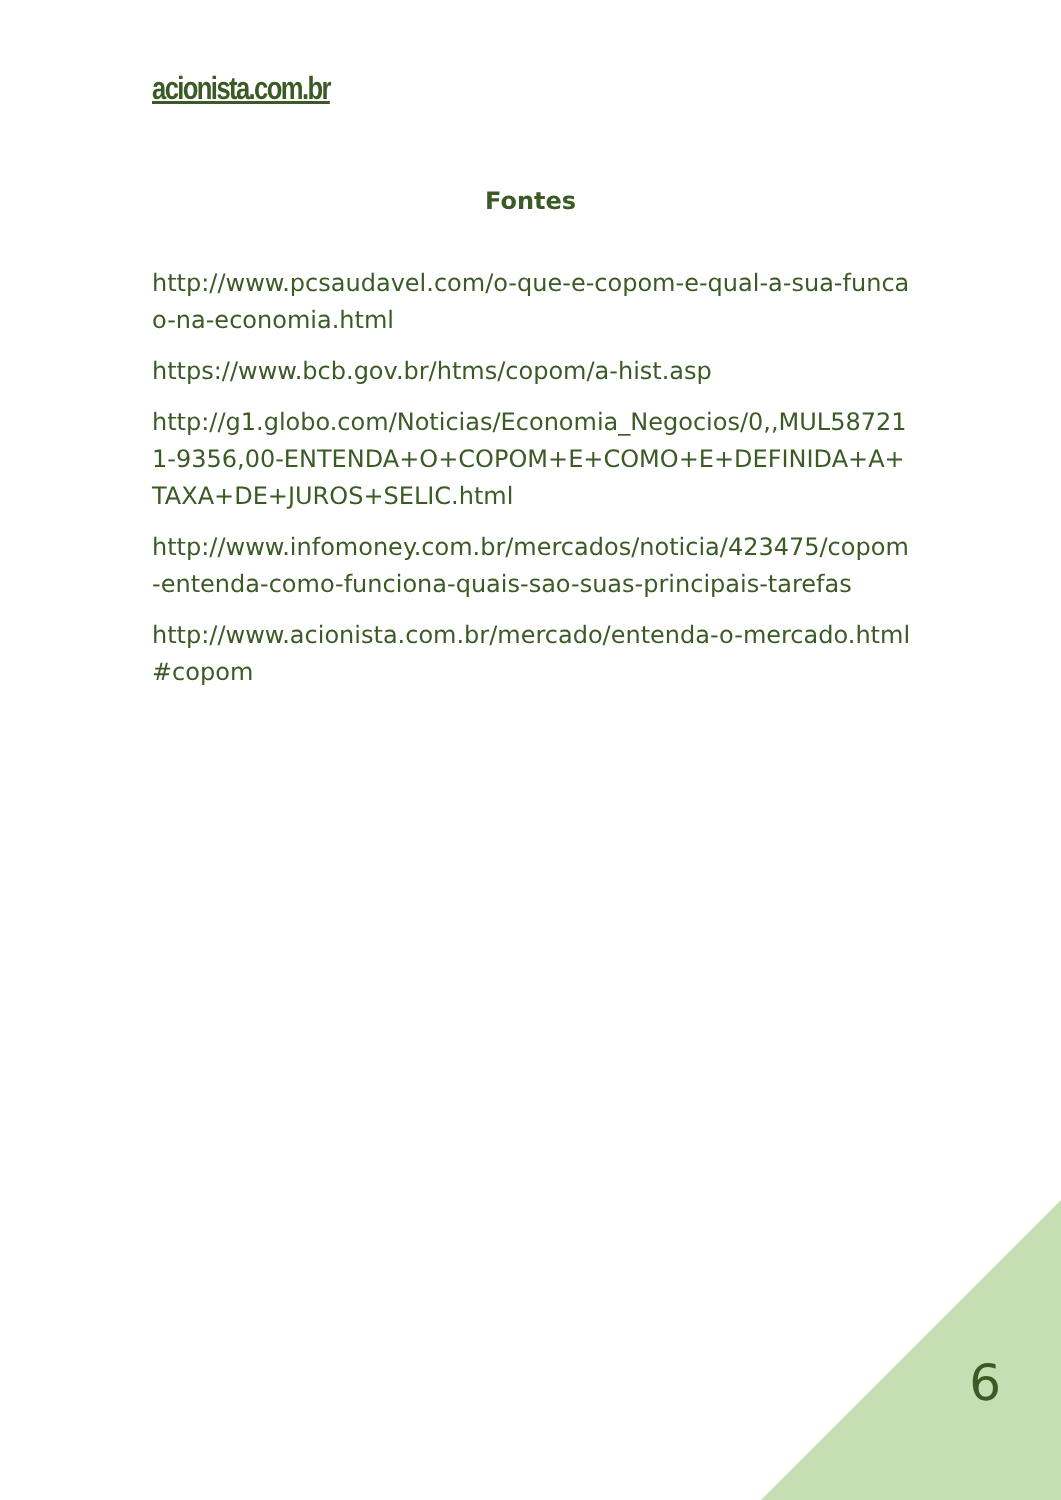acionista.com.br
Fontes
http://www.pcsaudavel.com/o-que-e-copom-e-qual-a-sua-funcao-na-economia.html
https://www.bcb.gov.br/htms/copom/a-hist.asp
http://g1.globo.com/Noticias/Economia_Negocios/0,,MUL587211-9356,00-ENTENDA+O+COPOM+E+COMO+E+DEFINIDA+A+TAXA+DE+JUROS+SELIC.html
http://www.infomoney.com.br/mercados/noticia/423475/copom-entenda-como-funciona-quais-sao-suas-principais-tarefas
http://www.acionista.com.br/mercado/entenda-o-mercado.html#copom
6